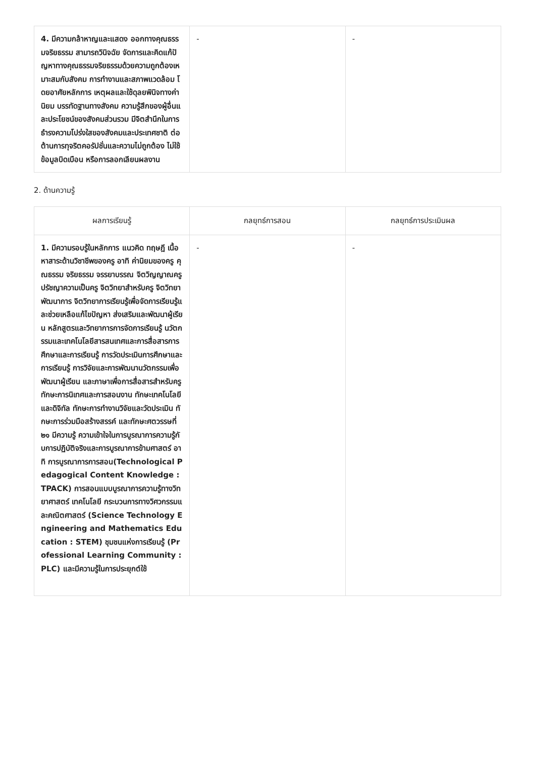| 4. มีความกล้าหาญและแสดง ออกทางคุณธรรมจริยธรรม สามารถวินิจฉัย จัดการและคิดแก้ปัญหาทางคุณธรรมจริยธรรมด้วยความถูกต้องเหมาะสมกับสังคม การทำงานและสภาพแวดล้อม โดยอาศัยหลักการ เหตุผลและใช้ดุลยพินิจทางค่านิยม บรรทัดฐานทางสังคม ความรู้สึกของผู้อื่นและประโยชน์ของสังคมส่วนรวม มีจิตสำนึกในการธำรงความโปร่งใสของสังคมและประเทศชาติ ต่อต้านการทุจริตคอรัปชั่นและความไม่ถูกต้อง ไม่ใช้ข้อมูลบิดเบือน หรือการลอกเลียนผลงาน | - | - |
2. ด้านความรู้
| ผลการเรียนรู้ | กลยุทธ์การสอน | กลยุทธ์การประเมินผล |
| --- | --- | --- |
| 1. มีความรอบรู้ในหลักการ แนวคิด ทฤษฎี เนื้อหาสาระด้านวิชาชีพของครู อาทิ ค่านิยมของครู คุณธรรม จริยธรรม จรรยาบรรณ จิตวิญญาณครู ปรัชญาความเป็นครู จิตวิทยาสำหรับครู จิตวิทยาพัฒนาการ จิตวิทยาการเรียนรู้เพื่อจัดการเรียนรู้และช่วยเหลือแก้ไขปัญหา ส่งเสริมและพัฒนาผู้เรียน หลักสูตรและวิทยาการการจัดการเรียนรู้ นวัตกรรมและเทคโนโลยีสารสนเทศและการสื่อสารการศึกษาและการเรียนรู้ การวัดประเมินการศึกษาและการเรียนรู้ การวิจัยและการพัฒนานวัตกรรมเพื่อพัฒนาผู้เรียน และภาษาเพื่อการสื่อสารสำหรับครู ทักษะการนิเทศและการสอนงาน ทักษะเทคโนโลยีและดิจิทัล ทักษะการทำงานวิจัยและวัดประเมิน ทักษะการร่วมมือสร้างสรรค์ และทักษะศตวรรษที่ ๒๑ มีความรู้ ความเข้าใจในการบูรณาการความรู้กับการปฏิบัติจริงและการบูรณาการข้ามศาสตร์ อาทิ การบูรณาการการสอน(Technological Pedagogical Content Knowledge : TPACK) การสอนแบบบูรณาการความรู้ทางวิทยาศาสตร์ เทคโนโลยี กระบวนการทางวิศวกรรมและคณิตศาสตร์ (Science Technology Engineering and Mathematics Education : STEM) ชุมชนแห่งการเรียนรู้ (Professional Learning Community :PLC) และมีความรู้ในการประยุกต์ใช้ | - | - |